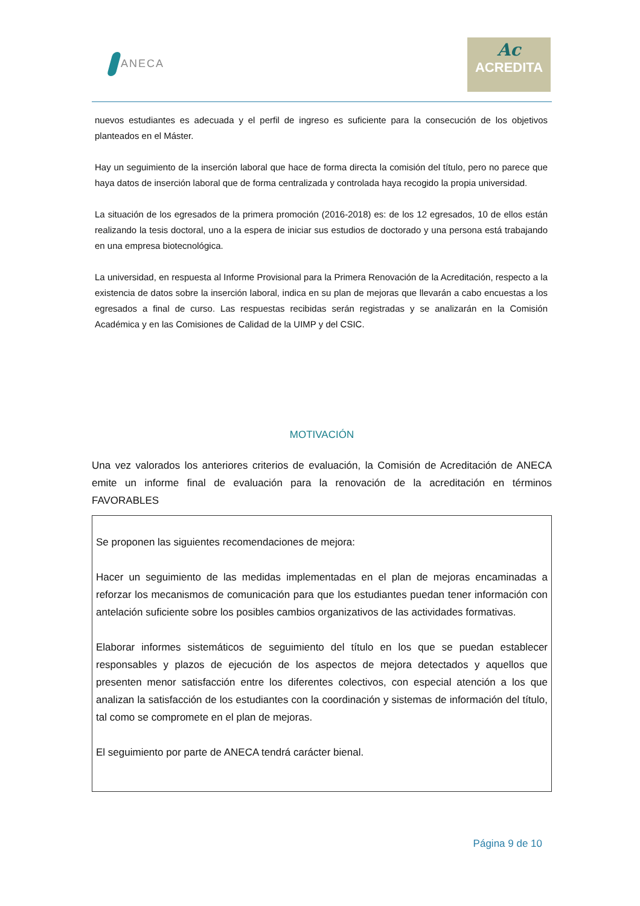ANECA
Ac
ACREDITA
nuevos estudiantes es adecuada y el perfil de ingreso es suficiente para la consecución de los objetivos planteados en el Máster.
Hay un seguimiento de la inserción laboral que hace de forma directa la comisión del título, pero no parece que haya datos de inserción laboral que de forma centralizada y controlada haya recogido la propia universidad.
La situación de los egresados de la primera promoción (2016-2018) es: de los 12 egresados, 10 de ellos están realizando la tesis doctoral, uno a la espera de iniciar sus estudios de doctorado y una persona está trabajando en una empresa biotecnológica.
La universidad, en respuesta al Informe Provisional para la Primera Renovación de la Acreditación, respecto a la existencia de datos sobre la inserción laboral, indica en su plan de mejoras que llevarán a cabo encuestas a los egresados a final de curso. Las respuestas recibidas serán registradas y se analizarán en la Comisión Académica y en las Comisiones de Calidad de la UIMP y del CSIC.
MOTIVACIÓN
Una vez valorados los anteriores criterios de evaluación, la Comisión de Acreditación de ANECA emite un informe final de evaluación para la renovación de la acreditación en términos FAVORABLES
Se proponen las siguientes recomendaciones de mejora:
Hacer un seguimiento de las medidas implementadas en el plan de mejoras encaminadas a reforzar los mecanismos de comunicación para que los estudiantes puedan tener información con antelación suficiente sobre los posibles cambios organizativos de las actividades formativas.
Elaborar informes sistemáticos de seguimiento del título en los que se puedan establecer responsables y plazos de ejecución de los aspectos de mejora detectados y aquellos que presenten menor satisfacción entre los diferentes colectivos, con especial atención a los que analizan la satisfacción de los estudiantes con la coordinación y sistemas de información del título, tal como se compromete en el plan de mejoras.
El seguimiento por parte de ANECA tendrá carácter bienal.
Página 9 de 10